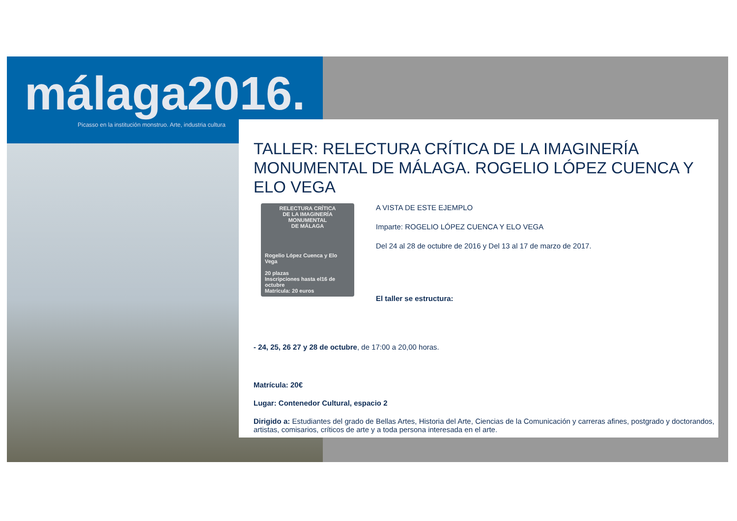málaga2016.
Picasso en la institución monstruo. Arte, industria cultura
TALLER: RELECTURA CRÍTICA DE LA IMAGINERÍA MONUMENTAL DE MÁLAGA. ROGELIO LÓPEZ CUENCA Y ELO VEGA
RELECTURA CRÍTICA
DE LA IMAGINERÍA
MONUMENTAL
DE MÁLAGA
Rogelio López Cuenca y Elo Vega
20 plazas
Inscripciones hasta el16 de octubre
Matrícula: 20 euros
A VISTA DE ESTE EJEMPLO
Imparte: ROGELIO LÓPEZ CUENCA Y ELO VEGA
Del 24 al 28 de octubre de 2016 y Del 13 al 17 de marzo de 2017.
El taller se estructura:
- 24, 25, 26 27 y 28 de octubre, de 17:00 a 20,00 horas.
Matrícula: 20€
Lugar: Contenedor Cultural, espacio 2
Dirigido a: Estudiantes del grado de Bellas Artes, Historia del Arte, Ciencias de la Comunicación y carreras afines, postgrado y doctorandos, artistas, comisarios, críticos de arte y a toda persona interesada en el arte.